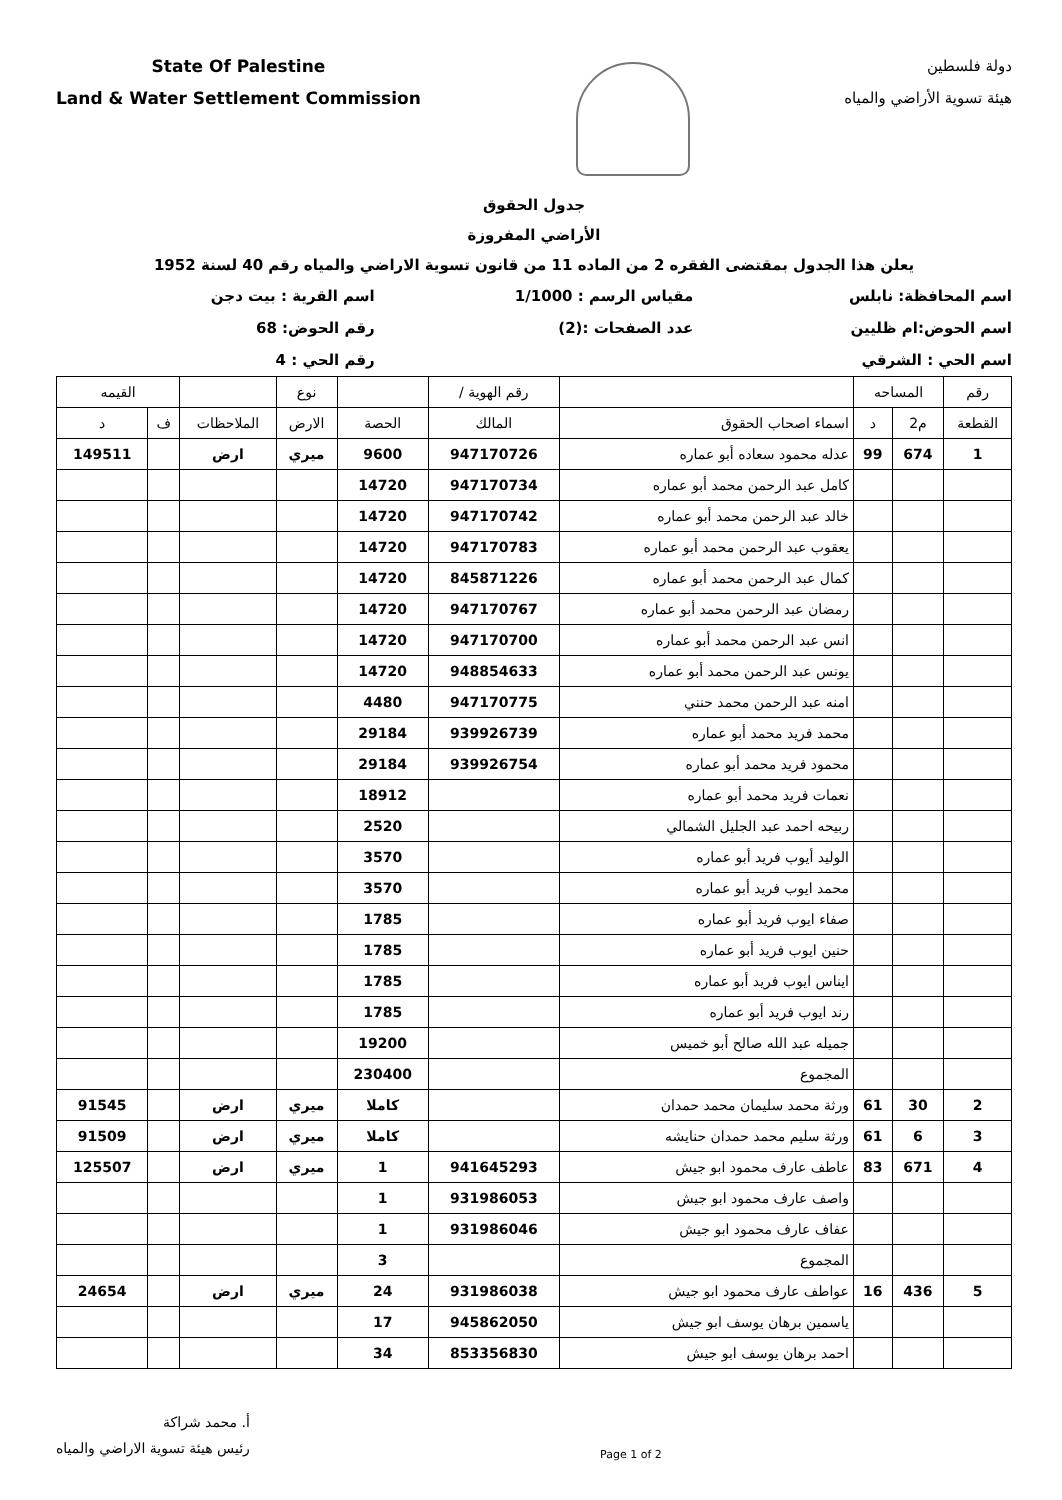State Of Palestine
Land & Water Settlement Commission
دولة فلسطين
هيئة تسوية الأراضي والمياه
جدول الحقوق
الأراضي المفروزة
يعلن هذا الجدول بمقتضى الفقره 2 من الماده 11 من قانون تسوية الاراضي والمياه رقم 40 لسنة 1952
اسم المحافظة: نابلس
مقياس الرسم : 1/1000
اسم القرية : بيت دجن
اسم الحوض:ام ظليين
عدد الصفحات :(2)
رقم الحوض: 68
اسم الحي : الشرقي
رقم الحي : 4
| رقم | المساحه | | | رقم الهوية / | | نوع | | القيمه | |
| --- | --- | --- | --- | --- | --- | --- | --- | --- | --- |
| القطعة | م2 | د | اسماء اصحاب الحقوق | المالك | الحصة | الارض | الملاحظات | ف | د |
| 1 | 674 | 99 | عدله محمود سعاده أبو عماره | 947170726 | 9600 | ميري | ارض | | 149511 |
| | | | كامل عبد الرحمن محمد أبو عماره | 947170734 | 14720 | | | | |
| | | | خالد عبد الرحمن محمد أبو عماره | 947170742 | 14720 | | | | |
| | | | يعقوب عبد الرحمن محمد أبو عماره | 947170783 | 14720 | | | | |
| | | | كمال عبد الرحمن محمد أبو عماره | 845871226 | 14720 | | | | |
| | | | رمضان عبد الرحمن محمد أبو عماره | 947170767 | 14720 | | | | |
| | | | انس عبد الرحمن محمد أبو عماره | 947170700 | 14720 | | | | |
| | | | يونس عبد الرحمن محمد أبو عماره | 948854633 | 14720 | | | | |
| | | | امنه عبد الرحمن محمد حنني | 947170775 | 4480 | | | | |
| | | | محمد فريد محمد أبو عماره | 939926739 | 29184 | | | | |
| | | | محمود فريد محمد أبو عماره | 939926754 | 29184 | | | | |
| | | | نعمات فريد محمد أبو عماره | | 18912 | | | | |
| | | | ربيحه احمد عبد الجليل الشمالي | | 2520 | | | | |
| | | | الوليد أيوب فريد أبو عماره | | 3570 | | | | |
| | | | محمد ايوب فريد أبو عماره | | 3570 | | | | |
| | | | صفاء ايوب فريد أبو عماره | | 1785 | | | | |
| | | | حنين ايوب فريد أبو عماره | | 1785 | | | | |
| | | | ايناس ايوب فريد أبو عماره | | 1785 | | | | |
| | | | رند ايوب فريد أبو عماره | | 1785 | | | | |
| | | | جميله عبد الله صالح أبو خميس | | 19200 | | | | |
| | | | المجموع | | 230400 | | | | |
| 2 | 30 | 61 | ورثة محمد سليمان محمد حمدان | | كاملا | ميري | ارض | | 91545 |
| 3 | 6 | 61 | ورثة سليم محمد حمدان حنايشه | | كاملا | ميري | ارض | | 91509 |
| 4 | 671 | 83 | عاطف عارف محمود ابو جيش | 941645293 | 1 | ميري | ارض | | 125507 |
| | | | واصف عارف محمود ابو جيش | 931986053 | 1 | | | | |
| | | | عفاف عارف محمود ابو جيش | 931986046 | 1 | | | | |
| | | | المجموع | | 3 | | | | |
| 5 | 436 | 16 | عواطف عارف محمود ابو جيش | 931986038 | 24 | ميري | ارض | | 24654 |
| | | | ياسمين برهان يوسف ابو جيش | 945862050 | 17 | | | | |
| | | | احمد برهان يوسف ابو جيش | 853356830 | 34 | | | | |
Page 1 of 2
أ. محمد شراكة
رئيس هيئة تسوية الاراضي والمياه